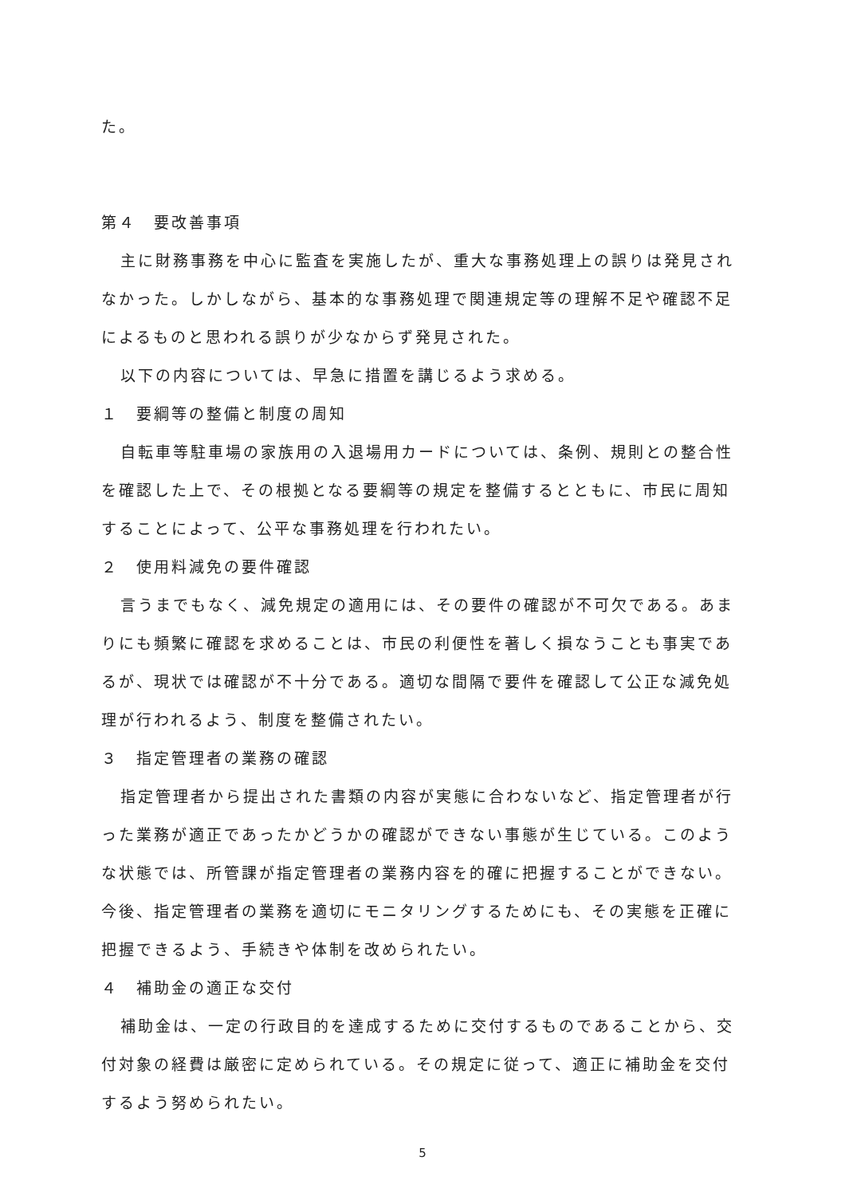た。
第４　要改善事項
主に財務事務を中心に監査を実施したが、重大な事務処理上の誤りは発見されなかった。しかしながら、基本的な事務処理で関連規定等の理解不足や確認不足によるものと思われる誤りが少なからず発見された。
以下の内容については、早急に措置を講じるよう求める。
１　要綱等の整備と制度の周知
自転車等駐車場の家族用の入退場用カードについては、条例、規則との整合性を確認した上で、その根拠となる要綱等の規定を整備するとともに、市民に周知することによって、公平な事務処理を行われたい。
２　使用料減免の要件確認
言うまでもなく、減免規定の適用には、その要件の確認が不可欠である。あまりにも頻繁に確認を求めることは、市民の利便性を著しく損なうことも事実であるが、現状では確認が不十分である。適切な間隔で要件を確認して公正な減免処理が行われるよう、制度を整備されたい。
３　指定管理者の業務の確認
指定管理者から提出された書類の内容が実態に合わないなど、指定管理者が行った業務が適正であったかどうかの確認ができない事態が生じている。このような状態では、所管課が指定管理者の業務内容を的確に把握することができない。今後、指定管理者の業務を適切にモニタリングするためにも、その実態を正確に把握できるよう、手続きや体制を改められたい。
４　補助金の適正な交付
補助金は、一定の行政目的を達成するために交付するものであることから、交付対象の経費は厳密に定められている。その規定に従って、適正に補助金を交付するよう努められたい。
5